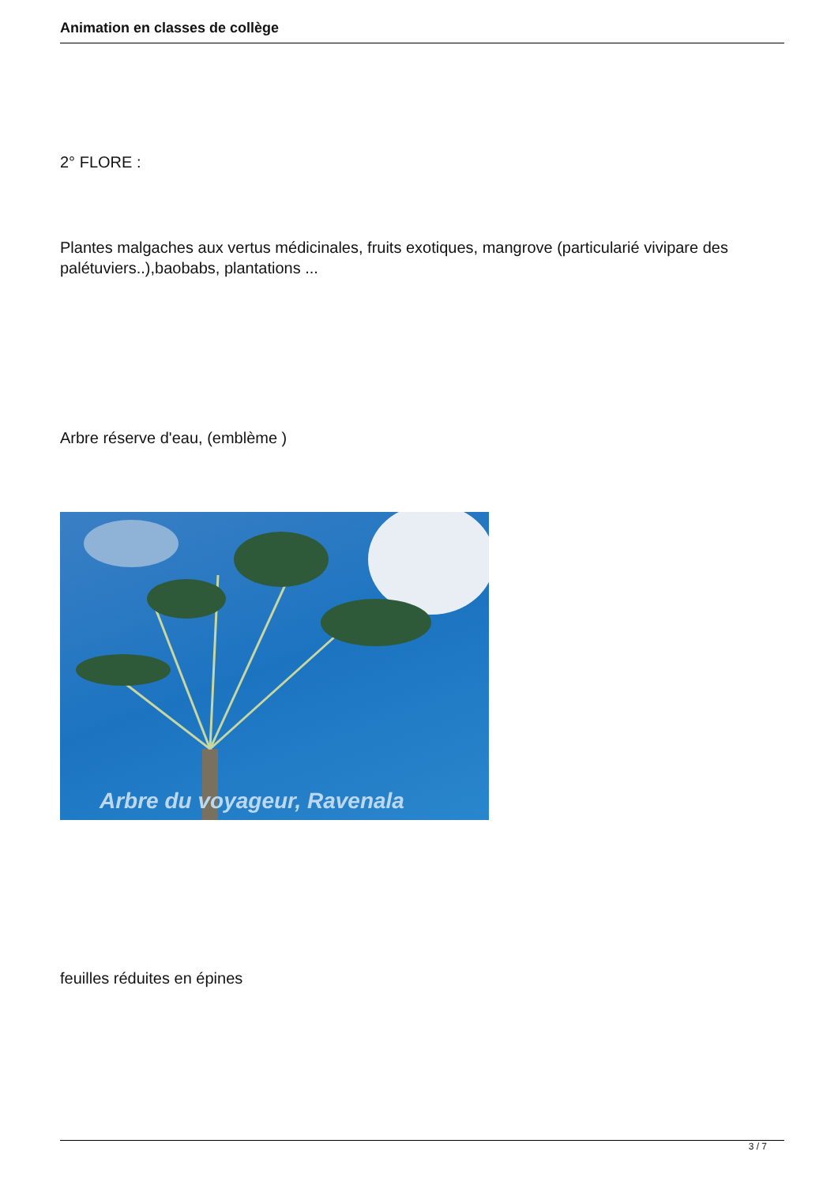Animation en classes de collège
2° FLORE :
Plantes malgaches aux vertus médicinales, fruits exotiques, mangrove (particularié vivipare des palétuviers..),baobabs, plantations ...
Arbre réserve d'eau, (emblème )
Arbre du voyageur, Ravenala
feuilles réduites en épines
3 / 7